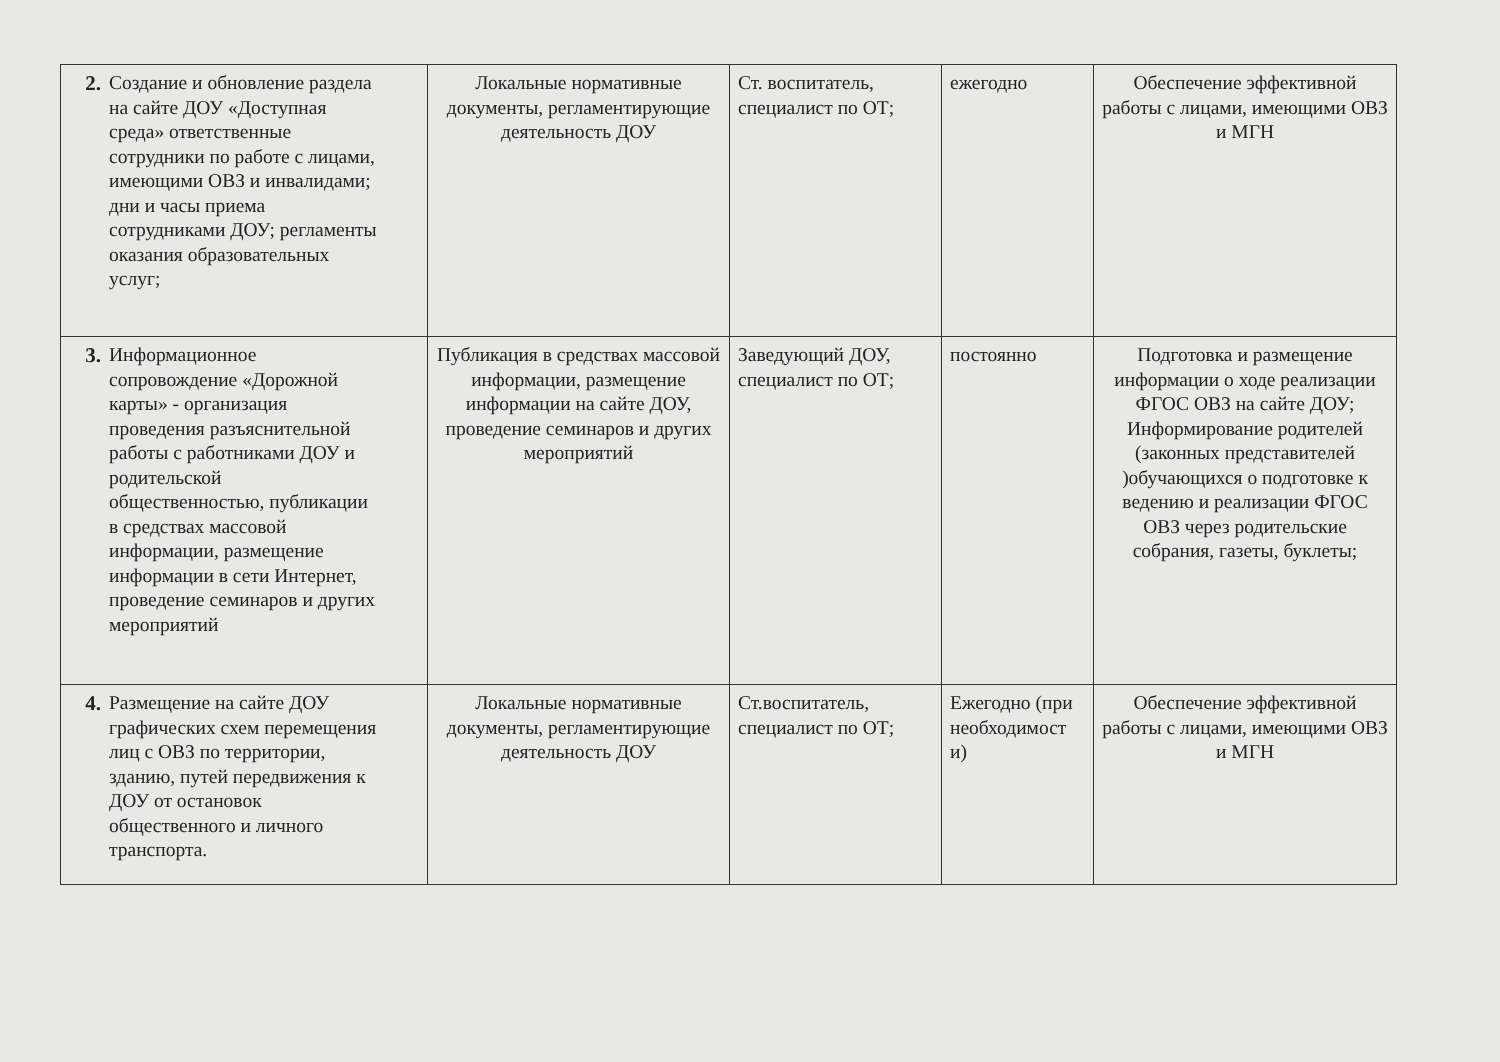| 2. Создание и обновление раздела на сайте ДОУ «Доступная среда» ответственные сотрудники по работе с лицами, имеющими ОВЗ и инвалидами; дни и часы приема сотрудниками ДОУ; регламенты оказания образовательных услуг; | Локальные нормативные документы, регламентирующие деятельность ДОУ | Ст. воспитатель, специалист по ОТ; | ежегодно | Обеспечение эффективной работы с лицами, имеющими ОВЗ и МГН |
| 3. Информационное сопровождение «Дорожной карты» - организация проведения разъяснительной работы с работниками ДОУ и родительской общественностью, публикации в средствах массовой информации, размещение информации в сети Интернет, проведение семинаров и других мероприятий | Публикация в средствах массовой информации, размещение информации на сайте ДОУ, проведение семинаров и других мероприятий | Заведующий ДОУ, специалист по ОТ; | постоянно | Подготовка и размещение информации о ходе реализации ФГОС ОВЗ на сайте ДОУ; Информирование родителей (законных представителей )обучающихся о подготовке к ведению и реализации ФГОС ОВЗ через родительские собрания, газеты, буклеты; |
| 4. Размещение на сайте ДОУ графических схем перемещения лиц с ОВЗ по территории, зданию, путей передвижения к ДОУ от остановок общественного и личного транспорта. | Локальные нормативные документы, регламентирующие деятельность ДОУ | Ст.воспитатель, специалист по ОТ; | Ежегодно (при необходимост и) | Обеспечение эффективной работы с лицами, имеющими ОВЗ и МГН |